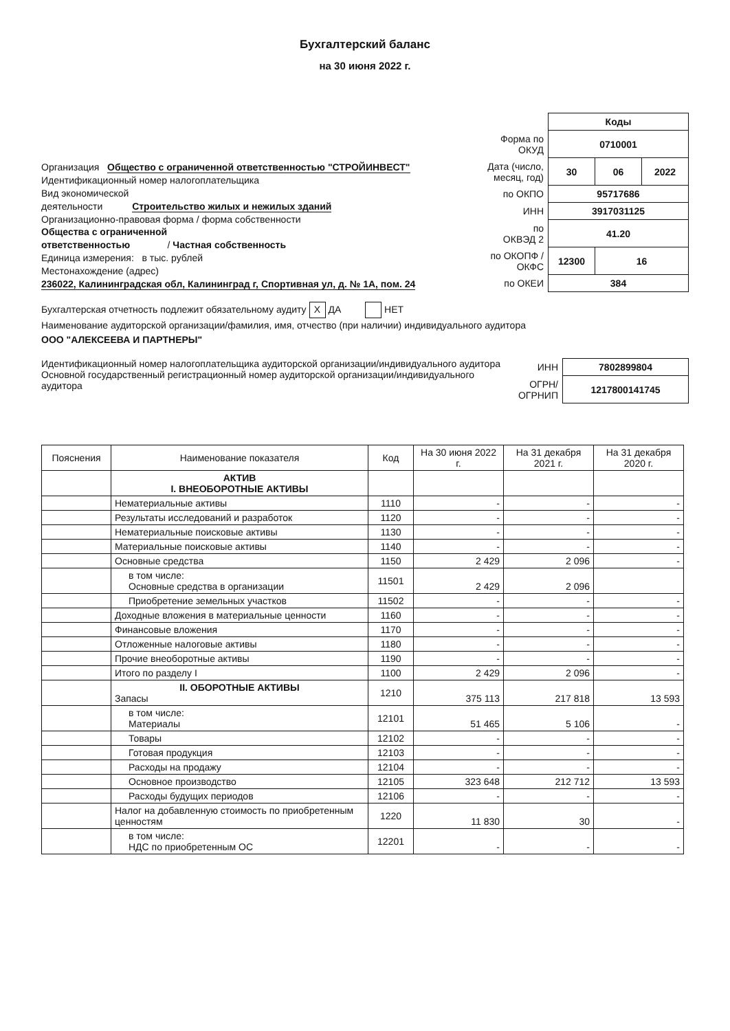Бухгалтерский баланс
на 30 июня 2022 г.
Организация Общество с ограниченной ответственностью "СТРОЙИНВЕСТ"
Идентификационный номер налогоплательщика
Вид экономической
деятельности Строительство жилых и нежилых зданий
Организационно-правовая форма / форма собственности
Общества с ограниченной
ответственностью / Частная собственность
Единица измерения: в тыс. рублей
Местонахождение (адрес)
236022, Калининградская обл, Калининград г, Спортивная ул, д. № 1А, пом. 24
| | Коды | | |
| Форма по ОКУД | 0710001 | | |
| Дата (число, месяц, год) | 30 | 06 | 2022 |
| по ОКПО | 95717686 | | |
| ИНН | 3917031125 | | |
| по ОКВЭД 2 | 41.20 | | |
| по ОКОПФ / ОКФС | 12300 | 16 | |
| по ОКЕИ | 384 | | |
Бухгалтерская отчетность подлежит обязательному аудиту X ДА НЕТ
Наименование аудиторской организации/фамилия, имя, отчество (при наличии) индивидуального аудитора
ООО "АЛЕКСЕЕВА И ПАРТНЕРЫ"
Идентификационный номер налогоплательщика аудиторской организации/индивидуального аудитора
Основной государственный регистрационный номер аудиторской организации/индивидуального аудитора
| ИНН | 7802899804 |
| ОГРН/ ОГРНИП | 1217800141745 |
| Пояснения | Наименование показателя | Код | На 30 июня 2022 г. | На 31 декабря 2021 г. | На 31 декабря 2020 г. |
| --- | --- | --- | --- | --- | --- |
| | АКТИВ I. ВНЕОБОРОТНЫЕ АКТИВЫ | | | | |
| | Нематериальные активы | 1110 | - | - | - |
| | Результаты исследований и разработок | 1120 | - | - | - |
| | Нематериальные поисковые активы | 1130 | - | - | - |
| | Материальные поисковые активы | 1140 | - | - | - |
| | Основные средства | 1150 | 2 429 | 2 096 | - |
| | в том числе: Основные средства в организации | 11501 | 2 429 | 2 096 | |
| | Приобретение земельных участков | 11502 | - | - | - |
| | Доходные вложения в материальные ценности | 1160 | - | - | - |
| | Финансовые вложения | 1170 | - | - | - |
| | Отложенные налоговые активы | 1180 | - | - | - |
| | Прочие внеоборотные активы | 1190 | - | - | - |
| | Итого по разделу I | 1100 | 2 429 | 2 096 | - |
| | II. ОБОРОТНЫЕ АКТИВЫ Запасы | 1210 | 375 113 | 217 818 | 13 593 |
| | в том числе: Материалы | 12101 | 51 465 | 5 106 | - |
| | Товары | 12102 | - | - | - |
| | Готовая продукция | 12103 | - | - | - |
| | Расходы на продажу | 12104 | - | - | - |
| | Основное производство | 12105 | 323 648 | 212 712 | 13 593 |
| | Расходы будущих периодов | 12106 | - | - | - |
| | Налог на добавленную стоимость по приобретенным ценностям | 1220 | 11 830 | 30 | - |
| | в том числе: НДС по приобретенным ОС | 12201 | - | - | - |